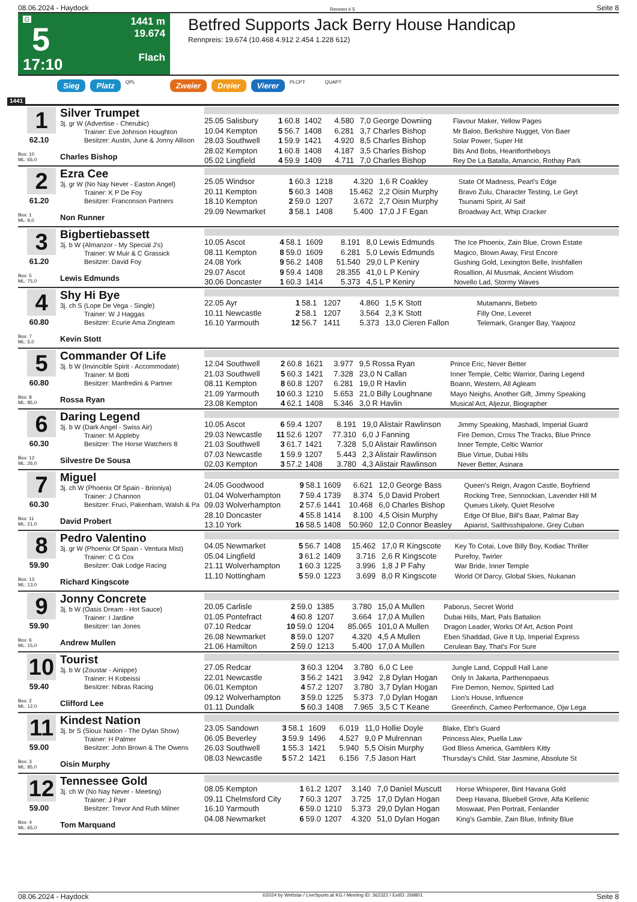08.06.2024 - Haydock Rennen # 5 Seite 8
G
5
17:10
1441 m
19.674
Flach
Betfred Supports Jack Berry House Handicap
Rennpreis: 19.674 (10.468 4.912 2.454 1.228 612)
Sieg Platz QPL Zweier Dreier Vierer PLCPT QUAPT
1441
1
62.10
Box: 10
ML: 65,0
Silver Trumpet
3j. gr W (Advertise - Cherubic)
Trainer: Eve Johnson Houghton
Besitzer: Austin, June & Jonny Allison
Charles Bishop
| 25.05 Salisbury | 1 | 60.8 | 1402 | 4.580 | 7,0 George Downing | Flavour Maker, Yellow Pages |
| 10.04 Kempton | 5 | 56.7 | 1408 | 6.281 | 3,7 Charles Bishop | Mr Baloo, Berkshire Nugget, Von Baer |
| 28.03 Southwell | 1 | 59.9 | 1421 | 4.920 | 8,5 Charles Bishop | Solar Power, Super Hit |
| 28.02 Kempton | 1 | 60.8 | 1408 | 4.187 | 3,5 Charles Bishop | Bits And Bobs, Hearitfortheboys |
| 05.02 Lingfield | 4 | 59.9 | 1409 | 4.711 | 7,0 Charles Bishop | Rey De La Batalla, Amancio, Rothay Park |
2
61.20
Box: 1
ML: 9,0
Ezra Cee
3j. gr W (No Nay Never - Easton Angel)
Trainer: K P De Foy
Besitzer: Franconson Partners
Non Runner
| 25.05 Windsor | 1 | 60.3 | 1218 | 4.320 | 1,6 R Coakley | State Of Madness, Pearl's Edge |
| 20.11 Kempton | 5 | 60.3 | 1408 | 15.462 | 2,2 Oisin Murphy | Bravo Zulu, Character Testing, Le Geyt |
| 18.10 Kempton | 2 | 59.0 | 1207 | 3.672 | 2,7 Oisin Murphy | Tsunami Spirit, Al Saif |
| 29.09 Newmarket | 3 | 58.1 | 1408 | 5.400 | 17,0 J F Egan | Broadway Act, Whip Cracker |
3
61.20
Box: 5
ML: 75,0
Bigbertiebassett
3j. b W (Almanzor - My Special J's)
Trainer: W Muir & C Grassick
Besitzer: David Foy
Lewis Edmunds
| 10.05 Ascot | 4 | 58.1 | 1609 | 8.191 | 8,0 Lewis Edmunds | The Ice Phoenix, Zain Blue, Crown Estate |
| 08.11 Kempton | 8 | 59.0 | 1609 | 6.281 | 5,0 Lewis Edmunds | Magico, Blown Away, First Encore |
| 24.08 York | 9 | 56.2 | 1408 | 51.540 | 29,0 L P Keniry | Gushing Gold, Lexington Belle, Inishfallen |
| 29.07 Ascot | 9 | 59.4 | 1408 | 28.355 | 41,0 L P Keniry | Rosallion, Al Musmak, Ancient Wisdom |
| 30.06 Doncaster | 1 | 60.3 | 1414 | 5.373 | 4,5 L P Keniry | Novello Lad, Stormy Waves |
4
60.80
Box: 7
ML: 5,0
Shy Hi Bye
3j. ch S (Lope De Vega - Single)
Trainer: W J Haggas
Besitzer: Ecurie Ama Zingteam
Kevin Stott
| 22.05 Ayr | 1 | 58.1 | 1207 | 4.860 | 1,5 K Stott | Mutamanni, Bebeto |
| 10.11 Newcastle | 2 | 58.1 | 1207 | 3.564 | 2,3 K Stott | Filly One, Leveret |
| 16.10 Yarmouth | 12 | 56.7 | 1411 | 5.373 | 13,0 Cieren Fallon | Telemark, Granger Bay, Yaajooz |
5
60.80
Box: 8
ML: 85,0
Commander Of Life
3j. b W (Invincible Spirit - Accommodate)
Trainer: M Botti
Besitzer: Manfredini & Partner
Rossa Ryan
| 12.04 Southwell | 2 | 60.8 | 1621 | 3.977 | 9,5 Rossa Ryan | Prince Eric, Never Better |
| 21.03 Southwell | 5 | 60.3 | 1421 | 7.328 | 23,0 N Callan | Inner Temple, Celtic Warrior, Daring Legend |
| 08.11 Kempton | 8 | 60.8 | 1207 | 6.281 | 19,0 R Havlin | Boann, Western, All Agleam |
| 21.09 Yarmouth | 10 | 60.3 | 1210 | 5.653 | 21,0 Billy Loughnane | Mayo Neighs, Another Gift, Jimmy Speaking |
| 23.08 Kempton | 4 | 62.1 | 1408 | 5.346 | 3,0 R Havlin | Musical Act, Aljezur, Biographer |
6
60.30
Box: 12
ML: 26,0
Daring Legend
3j. b W (Dark Angel - Swiss Air)
Trainer: M Appleby
Besitzer: The Horse Watchers 8
Silvestre De Sousa
| 10.05 Ascot | 6 | 59.4 | 1207 | 8.191 | 19,0 Alistair Rawlinson | Jimmy Speaking, Mashadi, Imperial Guard |
| 29.03 Newcastle | 11 | 52.6 | 1207 | 77.310 | 6,0 J Fanning | Fire Demon, Cross The Tracks, Blue Prince |
| 21.03 Southwell | 3 | 61.7 | 1421 | 7.328 | 5,0 Alistair Rawlinson | Inner Temple, Celtic Warrior |
| 07.03 Newcastle | 1 | 59.9 | 1207 | 5.443 | 2,3 Alistair Rawlinson | Blue Virtue, Dubai Hills |
| 02.03 Kempton | 3 | 57.2 | 1408 | 3.780 | 4,3 Alistair Rawlinson | Never Better, Asinara |
7
60.30
Box: 11
ML: 21,0
Miguel
3j. ch W (Phoenix Of Spain - Brioniya)
Trainer: J Channon
Besitzer: Fruci, Pakenham, Walsh & Pa
David Probert
| 24.05 Goodwood | 9 | 58.1 | 1609 | 6.621 | 12,0 George Bass | Queen's Reign, Aragon Castle, Boyfriend |
| 01.04 Wolverhampton | 7 | 59.4 | 1739 | 8.374 | 5,0 David Probert | Rocking Tree, Sennockian, Lavender Hill M |
| 09.03 Wolverhampton | 2 | 57.6 | 1441 | 10.468 | 6,0 Charles Bishop | Queues Likely, Quiet Resolve |
| 28.10 Doncaster | 4 | 55.8 | 1414 | 8.100 | 4,5 Oisin Murphy | Edge Of Blue, Bill's Baar, Palmar Bay |
| 13.10 York | 16 | 58.5 | 1408 | 50.960 | 12,0 Connor Beasley | Apiarist, Sailthisshipalone, Grey Cuban |
8
59.90
Box: 13
ML: 13,0
Pedro Valentino
3j. gr W (Phoenix Of Spain - Ventura Mist)
Trainer: C G Cox
Besitzer: Oak Lodge Racing
Richard Kingscote
| 04.05 Newmarket | 5 | 56.7 | 1408 | 15.462 | 17,0 R Kingscote | Key To Cotai, Love Billy Boy, Kodiac Thriller |
| 05.04 Lingfield | 3 | 61.2 | 1409 | 3.716 | 2,6 R Kingscote | Purefoy, Twirler |
| 21.11 Wolverhampton | 1 | 60.3 | 1225 | 3.996 | 1,8 J P Fahy | War Bride, Inner Temple |
| 11.10 Nottingham | 5 | 59.0 | 1223 | 3.699 | 8,0 R Kingscote | World Of Darcy, Global Skies, Nukanan |
9
59.90
Box: 6
ML: 15,0
Jonny Concrete
3j. b W (Oasis Dream - Hot Sauce)
Trainer: I Jardine
Besitzer: Ian Jones
Andrew Mullen
| 20.05 Carlisle | 2 | 59.0 | 1385 | 3.780 | 15,0 A Mullen | Paborus, Secret World |
| 01.05 Pontefract | 4 | 60.8 | 1207 | 3.664 | 17,0 A Mullen | Dubai Hills, Mart, Pals Battalion |
| 07.10 Redcar | 10 | 59.0 | 1204 | 85.065 | 101,0 A Mullen | Dragon Leader, Works Of Art, Action Point |
| 26.08 Newmarket | 8 | 59.0 | 1207 | 4.320 | 4,5 A Mullen | Eben Shaddad, Give It Up, Imperial Express |
| 21.06 Hamilton | 2 | 59.0 | 1213 | 5.400 | 17,0 A Mullen | Cerulean Bay, That's For Sure |
10
59.40
Box: 2
ML: 12,0
Tourist
3j. b W (Zoustar - Ainippe)
Trainer: H Kobeissi
Besitzer: Nibras Racing
Clifford Lee
| 27.05 Redcar | 3 | 60.3 | 1204 | 3.780 | 6,0 C Lee | Jungle Land, Coppull Hall Lane |
| 22.01 Newcastle | 3 | 56.2 | 1421 | 3.942 | 2,8 Dylan Hogan | Only In Jakarta, Parthenopaeus |
| 06.01 Kempton | 4 | 57.2 | 1207 | 3.780 | 3,7 Dylan Hogan | Fire Demon, Nemov, Spirited Lad |
| 09.12 Wolverhampton | 3 | 59.0 | 1225 | 5.373 | 7,0 Dylan Hogan | Lion's House, Influence |
| 01.11 Dundalk | 5 | 60.3 | 1408 | 7.965 | 3,5 C T Keane | Greenfinch, Cameo Performance, Ojw Lega |
11
59.00
Box: 3
ML: 85,0
Kindest Nation
3j. br S (Sioux Nation - The Dylan Show)
Trainer: H Palmer
Besitzer: John Brown & The Owens
Oisin Murphy
| 23.05 Sandown | 3 | 58.1 | 1609 | 6.019 | 11,0 Hollie Doyle | Blake, Ebt's Guard |
| 06.05 Beverley | 3 | 59.9 | 1496 | 4.527 | 9,0 P Mulrennan | Princess Alex, Puella Law |
| 26.03 Southwell | 1 | 55.3 | 1421 | 5.940 | 5,5 Oisin Murphy | God Bless America, Gamblers Kitty |
| 08.03 Newcastle | 5 | 57.2 | 1421 | 6.156 | 7,5 Jason Hart | Thursday's Child, Star Jasmine, Absolute St |
12
59.00
Box: 4
ML: 65,0
Tennessee Gold
3j. ch W (No Nay Never - Meeting)
Trainer: J Parr
Besitzer: Trevor And Ruth Milner
Tom Marquand
| 08.05 Kempton | 1 | 61.2 | 1207 | 3.140 | 7,0 Daniel Muscutt | Horse Whisperer, Bint Havana Gold |
| 09.11 Chelmsford City | 7 | 60.3 | 1207 | 3.725 | 17,0 Dylan Hogan | Deep Havana, Bluebell Grove, Alfa Kellenic |
| 16.10 Yarmouth | 6 | 59.0 | 1210 | 5.373 | 29,0 Dylan Hogan | Moswaat, Pen Portrait, Fenlander |
| 04.08 Newmarket | 6 | 59.0 | 1207 | 4.320 | 51,0 Dylan Hogan | King's Gamble, Zain Blue, Infinity Blue |
08.06.2024 - Haydock ©2024 by Wettstar / LiveSports.at KG / Meeting ID: 362322 / ExtID: 269801 Seite 8